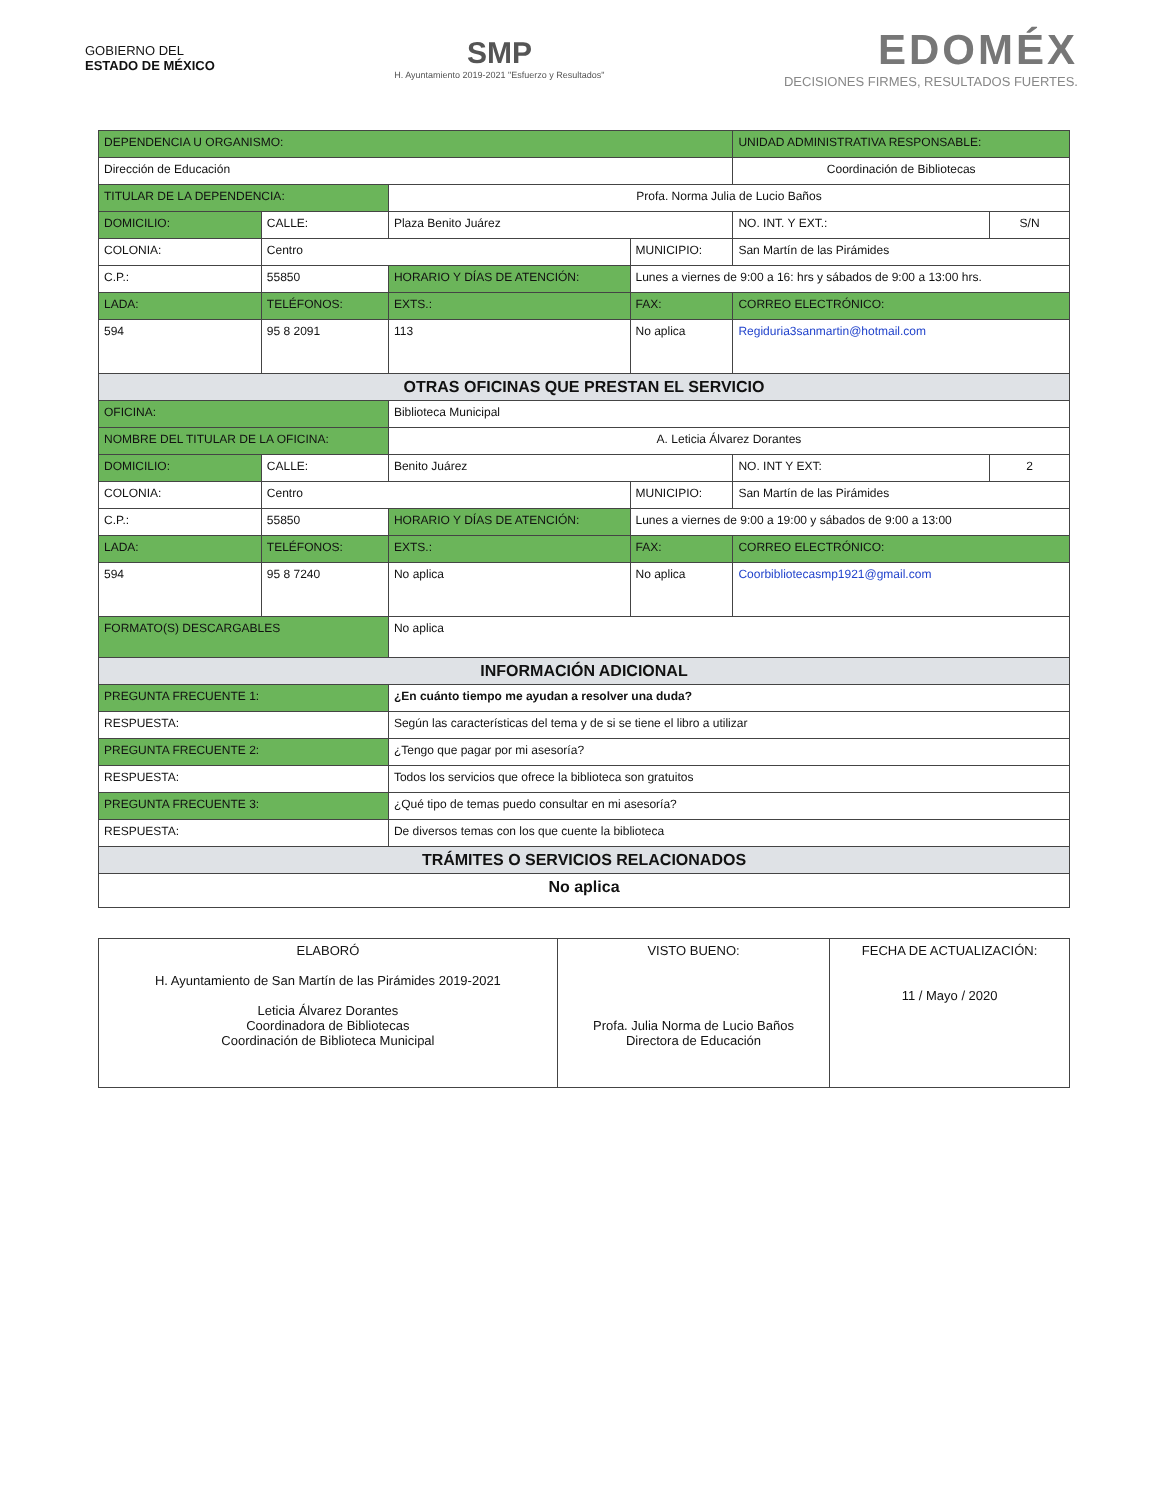GOBIERNO DEL
ESTADO DE MÉXICO
SMP
H. Ayuntamiento 2019-2021 "Esfuerzo y Resultados"
EDOMÉX
DECISIONES FIRMES, RESULTADOS FUERTES.
| DEPENDENCIA U ORGANISMO: | | | | | | UNIDAD ADMINISTRATIVA RESPONSABLE: | | |
| Dirección de Educación | | | | | | Coordinación de Bibliotecas | | |
| TITULAR DE LA DEPENDENCIA: | | | Profa. Norma Julia de Lucio Baños | | | | | |
| DOMICILIO: | CALLE: | Plaza Benito Juárez | | | | | NO. INT. Y EXT.: | S/N |
| COLONIA: | Centro | | | | MUNICIPIO: | San Martín de las Pirámides | | |
| C.P.: | 55850 | HORARIO Y DÍAS DE ATENCIÓN: | | Lunes a viernes de 9:00 a 16: hrs y sábados de 9:00 a 13:00 hrs. | | | | |
| LADA: | TELÉFONOS: | | EXTS.: | FAX: | | CORREO ELECTRÓNICO: | | |
| 594 | 95 8 2091 | | 113 | No aplica | | Regiduria3sanmartin@hotmail.com | | |
| OTRAS OFICINAS QUE PRESTAN EL SERVICIO | | | | | | | | |
| OFICINA: | | Biblioteca Municipal | | | | | | |
| NOMBRE DEL TITULAR DE LA OFICINA: | | | A. Leticia Álvarez Dorantes | | | | | |
| DOMICILIO: | CALLE: | Benito Juárez | | | | | NO. INT Y EXT: | 2 |
| COLONIA: | Centro | | | | MUNICIPIO: | San Martín de las Pirámides | | |
| C.P.: | 55850 | HORARIO Y DÍAS DE ATENCIÓN: | | Lunes a viernes de 9:00 a 19:00 y sábados de 9:00 a 13:00 | | | | |
| LADA: | TELÉFONOS: | | EXTS.: | FAX: | | CORREO ELECTRÓNICO: | | |
| 594 | 95 8 7240 | | No aplica | No aplica | | Coorbibliotecasmp1921@gmail.com | | |
| FORMATO(S) DESCARGABLES | | No aplica | | | | | | |
| INFORMACIÓN ADICIONAL | | | | | | | | |
| PREGUNTA FRECUENTE 1: | | ¿En cuánto tiempo me ayudan a resolver una duda? | | | | | | |
| RESPUESTA: | | Según las características del tema y de si se tiene el libro a utilizar | | | | | | |
| PREGUNTA FRECUENTE 2: | | ¿Tengo que pagar por mi asesoría? | | | | | | |
| RESPUESTA: | | Todos los servicios que ofrece la biblioteca son gratuitos | | | | | | |
| PREGUNTA FRECUENTE 3: | | ¿Qué tipo de temas puedo consultar en mi asesoría? | | | | | | |
| RESPUESTA: | | De diversos temas con los que cuente la biblioteca | | | | | | |
| TRÁMITES O SERVICIOS RELACIONADOS | | | | | | | | |
| No aplica | | | | | | | | |
| ELABORÓ H. Ayuntamiento de San Martín de las Pirámides 2019-2021 Leticia Álvarez Dorantes Coordinadora de Bibliotecas Coordinación de Biblioteca Municipal | VISTO BUENO: Profa. Julia Norma de Lucio Baños Directora de Educación | FECHA DE ACTUALIZACIÓN: 11 / Mayo / 2020 |